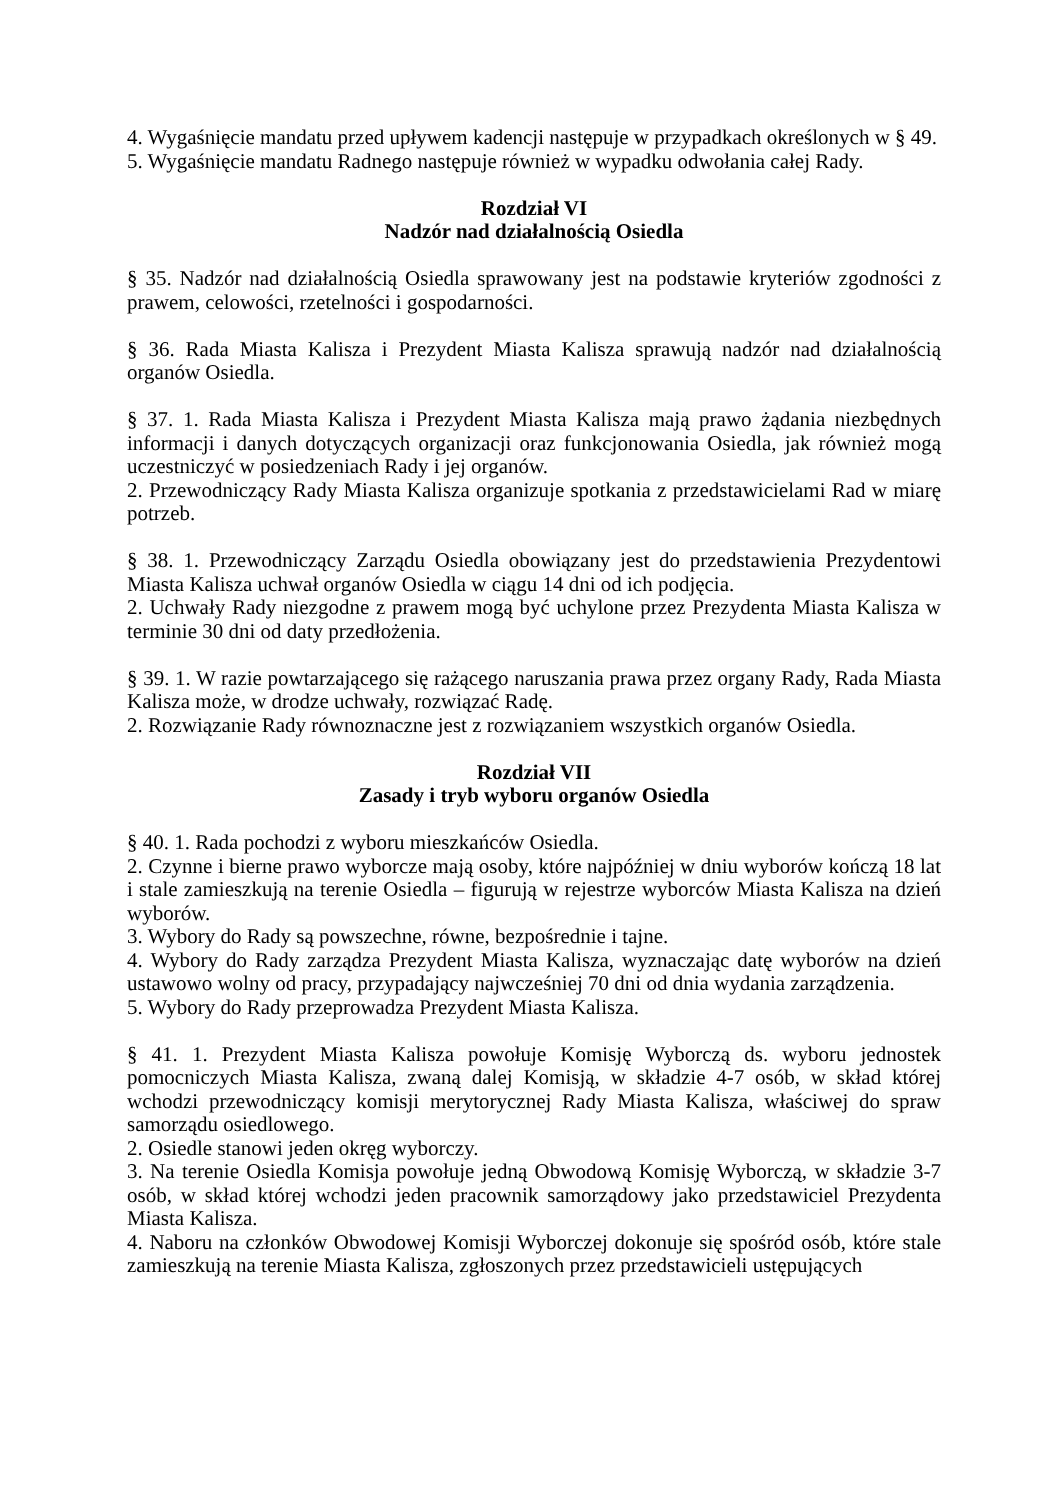4. Wygaśnięcie mandatu przed upływem kadencji następuje w przypadkach określonych w § 49.
5. Wygaśnięcie mandatu Radnego następuje również w wypadku odwołania całej Rady.
Rozdział VI
Nadzór nad działalnością Osiedla
§ 35. Nadzór nad działalnością Osiedla sprawowany jest na podstawie kryteriów zgodności z prawem, celowości, rzetelności i gospodarności.
§ 36. Rada Miasta Kalisza i Prezydent Miasta Kalisza sprawują nadzór nad działalnością organów Osiedla.
§ 37. 1. Rada Miasta Kalisza i Prezydent Miasta Kalisza mają prawo żądania niezbędnych informacji i danych dotyczących organizacji oraz funkcjonowania Osiedla, jak również mogą uczestniczyć w posiedzeniach Rady i jej organów.
2. Przewodniczący Rady Miasta Kalisza organizuje spotkania z przedstawicielami Rad w miarę potrzeb.
§ 38. 1. Przewodniczący Zarządu Osiedla obowiązany jest do przedstawienia Prezydentowi Miasta Kalisza uchwał organów Osiedla w ciągu 14 dni od ich podjęcia.
2. Uchwały Rady niezgodne z prawem mogą być uchylone przez Prezydenta Miasta Kalisza w terminie 30 dni od daty przedłożenia.
§ 39. 1. W razie powtarzającego się rażącego naruszania prawa przez organy Rady, Rada Miasta Kalisza może, w drodze uchwały, rozwiązać Radę.
2. Rozwiązanie Rady równoznaczne jest z rozwiązaniem wszystkich organów Osiedla.
Rozdział VII
Zasady i tryb wyboru organów Osiedla
§ 40. 1. Rada pochodzi z wyboru mieszkańców Osiedla.
2. Czynne i bierne prawo wyborcze mają osoby, które najpóźniej w dniu wyborów kończą 18 lat i stale zamieszkują na terenie Osiedla – figurują w rejestrze wyborców Miasta Kalisza na dzień wyborów.
3. Wybory do Rady są powszechne, równe, bezpośrednie i tajne.
4. Wybory do Rady zarządza Prezydent Miasta Kalisza, wyznaczając datę wyborów na dzień ustawowo wolny od pracy, przypadający najwcześniej 70 dni od dnia wydania zarządzenia.
5. Wybory do Rady przeprowadza Prezydent Miasta Kalisza.
§ 41. 1. Prezydent Miasta Kalisza powołuje Komisję Wyborczą ds. wyboru jednostek pomocniczych Miasta Kalisza, zwaną dalej Komisją, w składzie 4-7 osób, w skład której wchodzi przewodniczący komisji merytorycznej Rady Miasta Kalisza, właściwej do spraw samorządu osiedlowego.
2. Osiedle stanowi jeden okręg wyborczy.
3. Na terenie Osiedla Komisja powołuje jedną Obwodową Komisję Wyborczą, w składzie 3-7 osób, w skład której wchodzi jeden pracownik samorządowy jako przedstawiciel Prezydenta Miasta Kalisza.
4. Naboru na członków Obwodowej Komisji Wyborczej dokonuje się spośród osób, które stale zamieszkują na terenie Miasta Kalisza, zgłoszonych przez przedstawicieli ustępujących